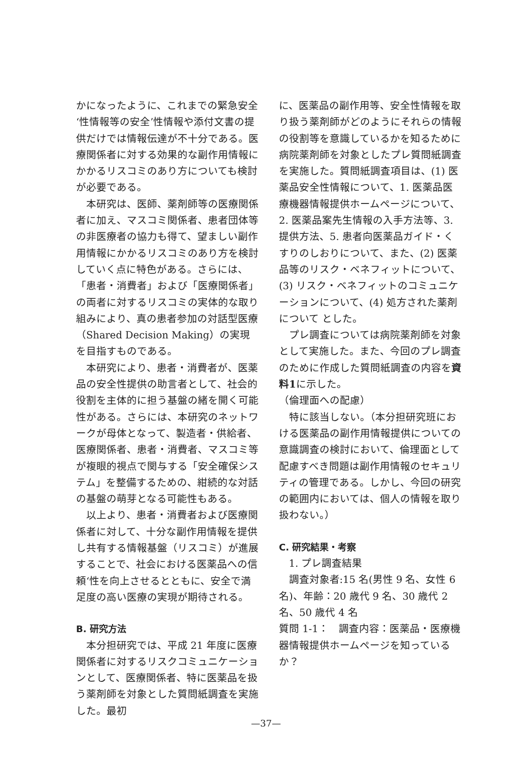かになったように、これまでの緊急安全‘性情報等の安全’性情報や添付文書の提供だけでは情報伝達が不十分である。医療関係者に対する効果的な副作用情報にかかるリスコミのあり方についても検討が必要である。
本研究は、医師、薬剤師等の医療関係者に加え、マスコミ関係者、患者団体等の非医療者の協力も得て、望ましい副作用情報にかかるリスコミのあり方を検討していく点に特色がある。さらには、「患者・消費者」および「医療関係者」の両者に対するリスコミの実体的な取り組みにより、真の患者参加の対話型医療（Shared Decision Making）の実現を目指すものである。
本研究により、患者・消費者が、医薬品の安全性提供の助言者として、社会的役割を主体的に担う基盤の緒を開く可能性がある。さらには、本研究のネットワークが母体となって、製造者・供給者、医療関係者、患者・消費者、マスコミ等が複眼的視点で関与する「安全確保システム」を整備するための、紺続的な対話の基盤の萌芽となる可能性もある。
以上より、患者・消費者および医療関係者に対して、十分な副作用情報を提供し共有する情報基盤（リスコミ）が進展することで、社会における医薬品への信頼‘性を向上させるとともに、安全で満足度の高い医療の実現が期待される。
B. 研究方法
本分担研究では、平成 21 年度に医療関係者に対するリスクコミュニケーションとして、医療関係者、特に医薬品を扱う薬剤師を対象とした質問紙調査を実施した。最初
に、医薬品の副作用等、安全性情報を取り扱う薬剤師がどのようにそれらの情報の役割等を意識しているかを知るために病院薬剤師を対象としたプレ質問紙調査を実施した。質問紙調査項目は、(1) 医薬品安全性情報について、1. 医薬品医療機器情報提供ホームページについて、2. 医薬品案先生情報の入手方法等、3. 提供方法、5. 患者向医薬品ガイド・くすりのしおりについて、また、(2) 医薬品等のリスク・ベネフィットについて、(3) リスク・ベネフィットのコミュニケーションについて、(4) 処方された薬剤について とした。
プレ調査については病院薬剤師を対象として実施した。また、今回のプレ調査のために作成した質問紙調査の内容を資料1に示した。
（倫理面への配慮）
特に該当しない。（本分担研究班における医薬品の副作用情報提供についての意識調査の検討において、倫理面として配慮すべき問題は副作用情報のセキュリティの管理である。しかし、今回の研究の範囲内においては、個人の情報を取り扱わない。）
C. 研究結果・考察
1. プレ調査結果
調査対象者:15 名(男性 9 名、女性 6 名)、年齢：20 歳代 9 名、30 歳代 2 名、50 歳代 4 名
質問 1-1：　調査内容：医薬品・医療機器情報提供ホームページを知っているか？
—37—